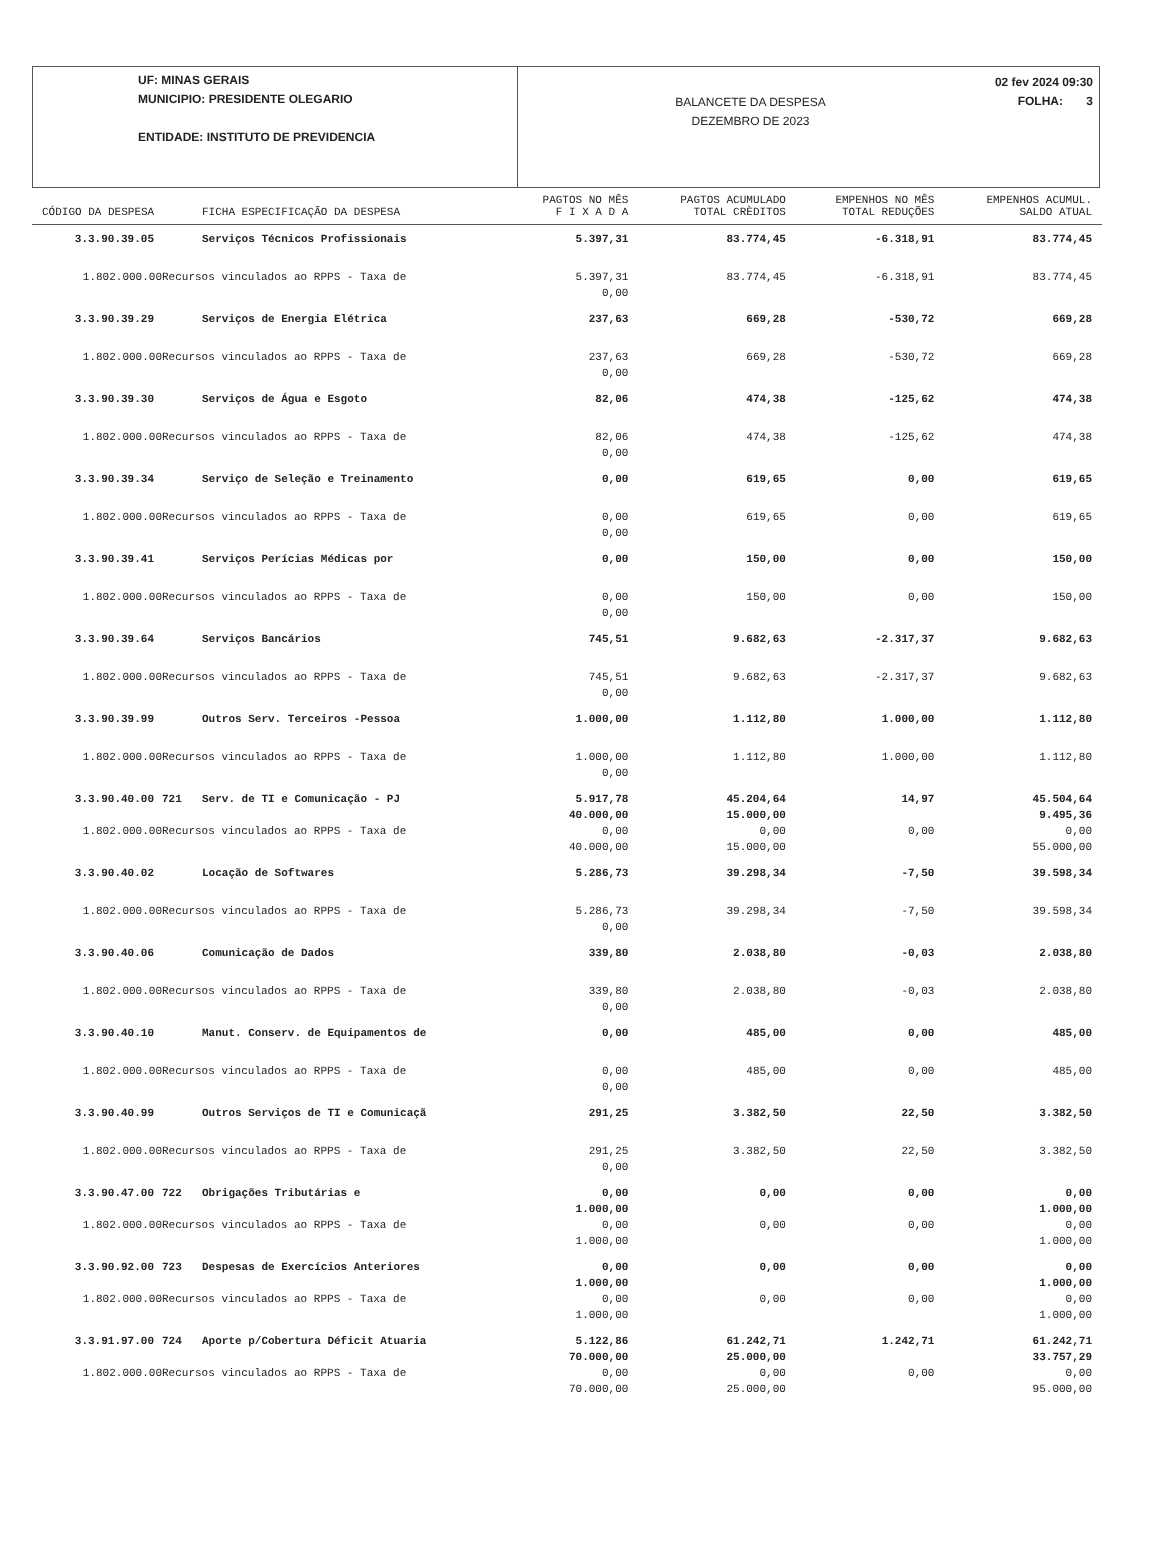UF: MINAS GERAIS
MUNICIPIO: PRESIDENTE OLEGARIO
ENTIDADE: INSTITUTO DE PREVIDENCIA
BALANCETE DA DESPESA
DEZEMBRO DE 2023
02 fev 2024 09:30
FOLHA: 3
| CÓDIGO DA DESPESA | | FICHA ESPECIFICAÇÃO DA DESPESA | PAGTOS NO MÊS F I X A D A | PAGTOS ACUMULADO TOTAL CRÈDITOS | EMPENHOS NO MÊS TOTAL REDUÇÕES | EMPENHOS ACUMUL. SALDO ATUAL |
| --- | --- | --- | --- | --- | --- | --- |
| 3.3.90.39.05 | | Serviços Técnicos Profissionais | 5.397,31 | 83.774,45 | -6.318,91 | 83.774,45 |
| 1.802.000.00 | Recursos vinculados ao RPPS - Taxa de | | 5.397,31 0,00 | 83.774,45 | -6.318,91 | 83.774,45 |
| 3.3.90.39.29 | | Serviços de Energia Elétrica | 237,63 | 669,28 | -530,72 | 669,28 |
| 1.802.000.00 | Recursos vinculados ao RPPS - Taxa de | | 237,63 0,00 | 669,28 | -530,72 | 669,28 |
| 3.3.90.39.30 | | Serviços de Água e Esgoto | 82,06 | 474,38 | -125,62 | 474,38 |
| 1.802.000.00 | Recursos vinculados ao RPPS - Taxa de | | 82,06 0,00 | 474,38 | -125,62 | 474,38 |
| 3.3.90.39.34 | | Serviço de Seleção e Treinamento | 0,00 | 619,65 | 0,00 | 619,65 |
| 1.802.000.00 | Recursos vinculados ao RPPS - Taxa de | | 0,00 0,00 | 619,65 | 0,00 | 619,65 |
| 3.3.90.39.41 | | Serviços Perícias Médicas por | 0,00 | 150,00 | 0,00 | 150,00 |
| 1.802.000.00 | Recursos vinculados ao RPPS - Taxa de | | 0,00 0,00 | 150,00 | 0,00 | 150,00 |
| 3.3.90.39.64 | | Serviços Bancários | 745,51 | 9.682,63 | -2.317,37 | 9.682,63 |
| 1.802.000.00 | Recursos vinculados ao RPPS - Taxa de | | 745,51 0,00 | 9.682,63 | -2.317,37 | 9.682,63 |
| 3.3.90.39.99 | | Outros Serv. Terceiros -Pessoa | 1.000,00 | 1.112,80 | 1.000,00 | 1.112,80 |
| 1.802.000.00 | Recursos vinculados ao RPPS - Taxa de | | 1.000,00 0,00 | 1.112,80 | 1.000,00 | 1.112,80 |
| 3.3.90.40.00 | 721 | Serv. de TI e Comunicação - PJ | 5.917,78 40.000,00 | 45.204,64 15.000,00 | 14,97 | 45.504,64 9.495,36 |
| 1.802.000.00 | Recursos vinculados ao RPPS - Taxa de | | 0,00 40.000,00 | 0,00 15.000,00 | 0,00 | 0,00 55.000,00 |
| 3.3.90.40.02 | | Locação de Softwares | 5.286,73 | 39.298,34 | -7,50 | 39.598,34 |
| 1.802.000.00 | Recursos vinculados ao RPPS - Taxa de | | 5.286,73 0,00 | 39.298,34 | -7,50 | 39.598,34 |
| 3.3.90.40.06 | | Comunicação de Dados | 339,80 | 2.038,80 | -0,03 | 2.038,80 |
| 1.802.000.00 | Recursos vinculados ao RPPS - Taxa de | | 339,80 0,00 | 2.038,80 | -0,03 | 2.038,80 |
| 3.3.90.40.10 | | Manut. Conserv. de Equipamentos de | 0,00 | 485,00 | 0,00 | 485,00 |
| 1.802.000.00 | Recursos vinculados ao RPPS - Taxa de | | 0,00 0,00 | 485,00 | 0,00 | 485,00 |
| 3.3.90.40.99 | | Outros Serviços de TI e Comunicaçã | 291,25 | 3.382,50 | 22,50 | 3.382,50 |
| 1.802.000.00 | Recursos vinculados ao RPPS - Taxa de | | 291,25 0,00 | 3.382,50 | 22,50 | 3.382,50 |
| 3.3.90.47.00 | 722 | Obrigações Tributárias e | 0,00 1.000,00 | 0,00 | 0,00 | 0,00 1.000,00 |
| 1.802.000.00 | Recursos vinculados ao RPPS - Taxa de | | 0,00 1.000,00 | 0,00 | 0,00 | 0,00 1.000,00 |
| 3.3.90.92.00 | 723 | Despesas de Exercícios Anteriores | 0,00 1.000,00 | 0,00 | 0,00 | 0,00 1.000,00 |
| 1.802.000.00 | Recursos vinculados ao RPPS - Taxa de | | 0,00 1.000,00 | 0,00 | 0,00 | 0,00 1.000,00 |
| 3.3.91.97.00 | 724 | Aporte p/Cobertura Déficit Atuaria | 5.122,86 70.000,00 | 61.242,71 25.000,00 | 1.242,71 | 61.242,71 33.757,29 |
| 1.802.000.00 | Recursos vinculados ao RPPS - Taxa de | | 0,00 70.000,00 | 0,00 25.000,00 | 0,00 | 0,00 95.000,00 |